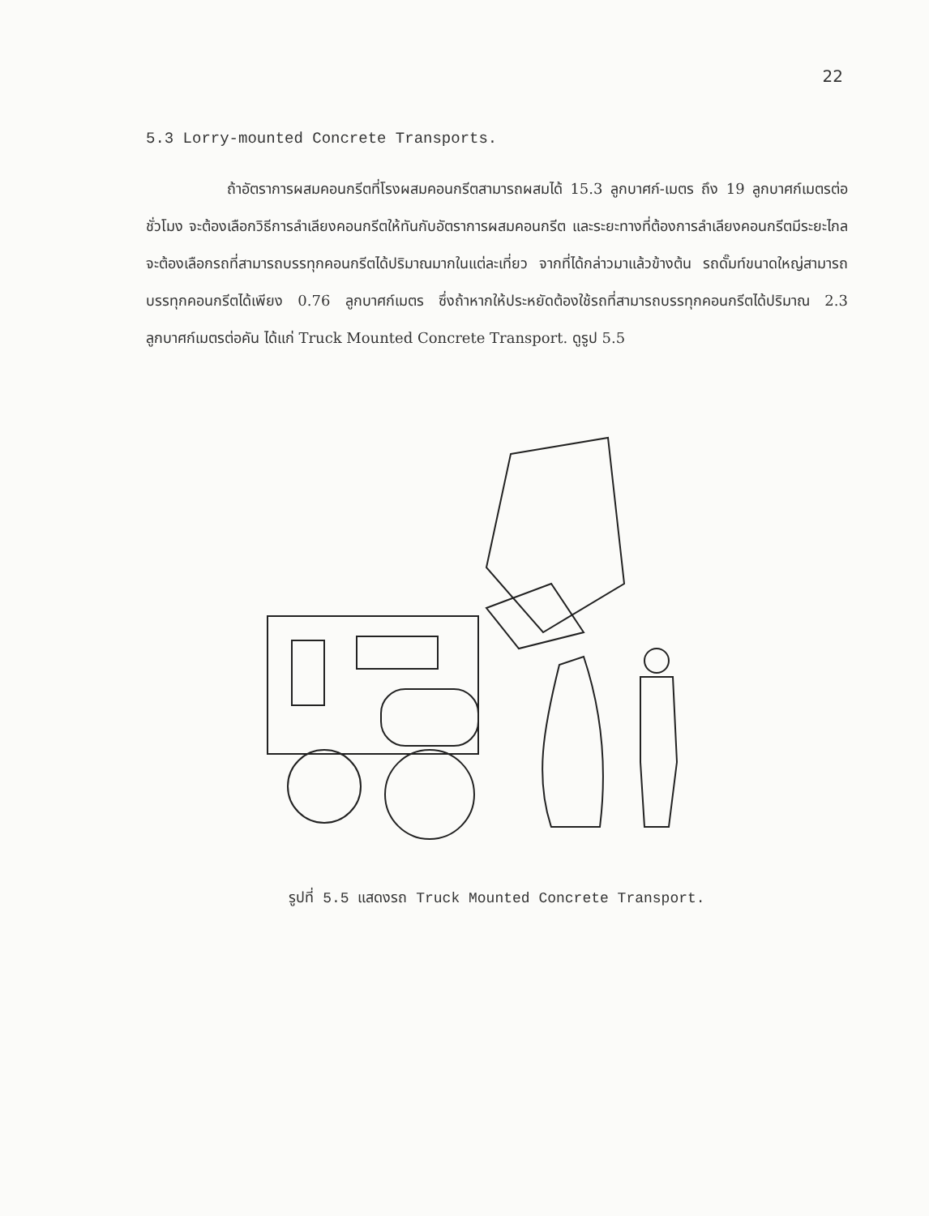22
5.3 Lorry-mounted Concrete Transports.
ถ้าอัตราการผสมคอนกรีตที่โรงผสมคอนกรีตสามารถผสมได้ 15.3 ลูกบาศก์-เมตร ถึง 19 ลูกบาศก์เมตรต่อชั่วโมง จะต้องเลือกวิธีการลำเลียงคอนกรีตให้ทันกับอัตราการผสมคอนกรีต และระยะทางที่ต้องการลำเลียงคอนกรีตมีระยะไกลจะต้องเลือกรถที่สามารถบรรทุกคอนกรีตได้ปริมาณมากในแต่ละเที่ยว จากที่ได้กล่าวมาแล้วข้างต้น รถดั๊มท์ขนาดใหญ่สามารถบรรทุกคอนกรีตได้เพียง 0.76 ลูกบาศก์เมตร ซึ่งถ้าหากให้ประหยัดต้องใช้รถที่สามารถบรรทุกคอนกรีตได้ปริมาณ 2.3 ลูกบาศก์เมตรต่อคัน ได้แก่ Truck Mounted Concrete Transport. ดูรูป 5.5
รูปที่ 5.5 แสดงรถ Truck Mounted Concrete Transport.